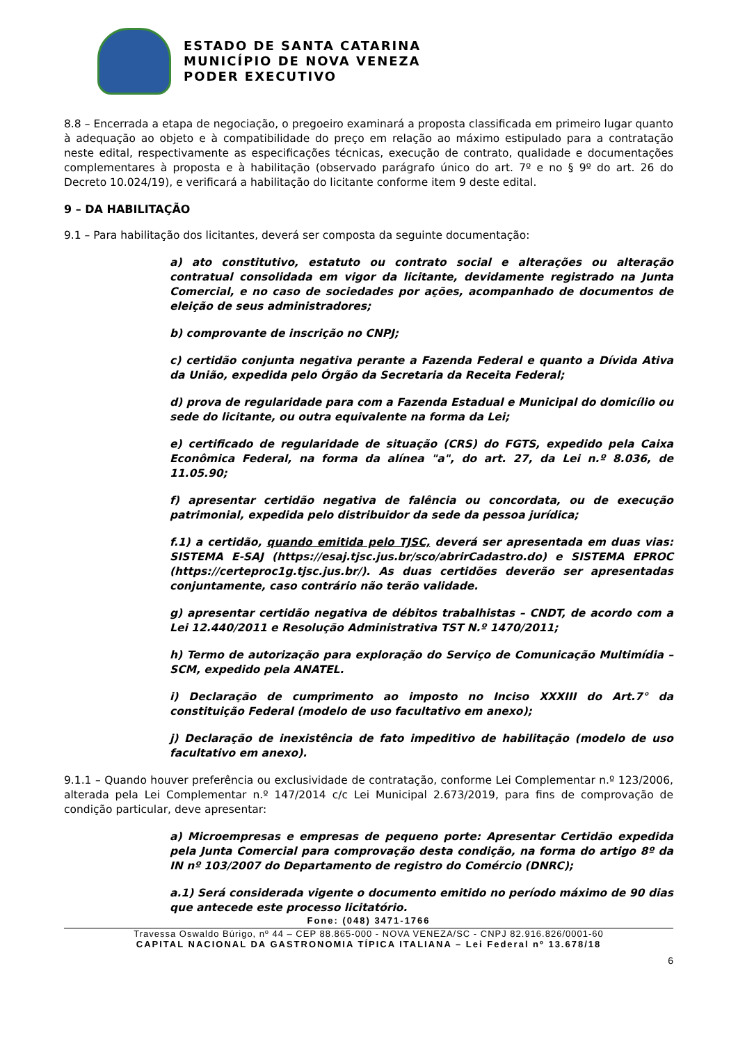ESTADO DE SANTA CATARINA
MUNICÍPIO DE NOVA VENEZA
PODER EXECUTIVO
8.8 – Encerrada a etapa de negociação, o pregoeiro examinará a proposta classificada em primeiro lugar quanto à adequação ao objeto e à compatibilidade do preço em relação ao máximo estipulado para a contratação neste edital, respectivamente as especificações técnicas, execução de contrato, qualidade e documentações complementares à proposta e à habilitação (observado parágrafo único do art. 7º e no § 9º do art. 26 do Decreto 10.024/19), e verificará a habilitação do licitante conforme item 9 deste edital.
9 – DA HABILITAÇÃO
9.1 – Para habilitação dos licitantes, deverá ser composta da seguinte documentação:
a) ato constitutivo, estatuto ou contrato social e alterações ou alteração contratual consolidada em vigor da licitante, devidamente registrado na Junta Comercial, e no caso de sociedades por ações, acompanhado de documentos de eleição de seus administradores;
b) comprovante de inscrição no CNPJ;
c) certidão conjunta negativa perante a Fazenda Federal e quanto a Dívida Ativa da União, expedida pelo Órgão da Secretaria da Receita Federal;
d) prova de regularidade para com a Fazenda Estadual e Municipal do domicílio ou sede do licitante, ou outra equivalente na forma da Lei;
e) certificado de regularidade de situação (CRS) do FGTS, expedido pela Caixa Econômica Federal, na forma da alínea "a", do art. 27, da Lei n.º 8.036, de 11.05.90;
f) apresentar certidão negativa de falência ou concordata, ou de execução patrimonial, expedida pelo distribuidor da sede da pessoa jurídica;
f.1) a certidão, quando emitida pelo TJSC, deverá ser apresentada em duas vias: SISTEMA E-SAJ (https://esaj.tjsc.jus.br/sco/abrirCadastro.do) e SISTEMA EPROC (https://certeproc1g.tjsc.jus.br/). As duas certidões deverão ser apresentadas conjuntamente, caso contrário não terão validade.
g) apresentar certidão negativa de débitos trabalhistas – CNDT, de acordo com a Lei 12.440/2011 e Resolução Administrativa TST N.º 1470/2011;
h) Termo de autorização para exploração do Serviço de Comunicação Multimídia – SCM, expedido pela ANATEL.
i) Declaração de cumprimento ao imposto no Inciso XXXIII do Art.7° da constituição Federal (modelo de uso facultativo em anexo);
j) Declaração de inexistência de fato impeditivo de habilitação (modelo de uso facultativo em anexo).
9.1.1 – Quando houver preferência ou exclusividade de contratação, conforme Lei Complementar n.º 123/2006, alterada pela Lei Complementar n.º 147/2014 c/c Lei Municipal 2.673/2019, para fins de comprovação de condição particular, deve apresentar:
a) Microempresas e empresas de pequeno porte: Apresentar Certidão expedida pela Junta Comercial para comprovação desta condição, na forma do artigo 8º da IN nº 103/2007 do Departamento de registro do Comércio (DNRC);
a.1) Será considerada vigente o documento emitido no período máximo de 90 dias que antecede este processo licitatório.
Fone: (048) 3471-1766
Travessa Oswaldo Búrigo, nº 44 – CEP 88.865-000 - NOVA VENEZA/SC - CNPJ 82.916.826/0001-60
CAPITAL NACIONAL DA GASTRONOMIA TÍPICA ITALIANA – Lei Federal nº 13.678/18
6